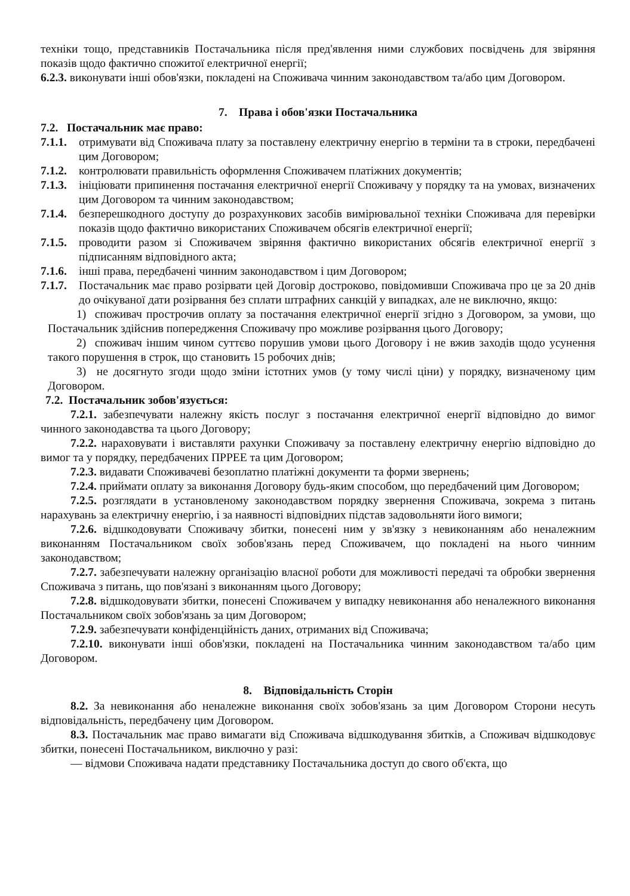техніки тощо, представників Постачальника після пред'явлення ними службових посвідчень для звіряння показів щодо фактично спожитої електричної енергії;
6.2.3. виконувати інші обов'язки, покладені на Споживача чинним законодавством та/або цим Договором.
7. Права і обов'язки Постачальника
7.2. Постачальник має право:
7.1.1. отримувати від Споживача плату за поставлену електричну енергію в терміни та в строки, передбачені цим Договором;
7.1.2. контролювати правильність оформлення Споживачем платіжних документів;
7.1.3. ініціювати припинення постачання електричної енергії Споживачу у порядку та на умовах, визначених цим Договором та чинним законодавством;
7.1.4. безперешкодного доступу до розрахункових засобів вимірювальної техніки Споживача для перевірки показів щодо фактично використаних Споживачем обсягів електричної енергії;
7.1.5. проводити разом зі Споживачем звіряння фактично використаних обсягів електричної енергії з підписанням відповідного акта;
7.1.6. інші права, передбачені чинним законодавством і цим Договором;
7.1.7. Постачальник має право розірвати цей Договір достроково, повідомивши Споживача про це за 20 днів до очікуваної дати розірвання без сплати штрафних санкцій у випадках, але не виключно, якщо:
1) споживач прострочив оплату за постачання електричної енергії згідно з Договором, за умови, що Постачальник здійснив попередження Споживачу про можливе розірвання цього Договору;
2) споживач іншим чином суттєво порушив умови цього Договору і не вжив заходів щодо усунення такого порушення в строк, що становить 15 робочих днів;
3) не досягнуто згоди щодо зміни істотних умов (у тому числі ціни) у порядку, визначеному цим Договором.
7.2. Постачальник зобов'язується:
7.2.1. забезпечувати належну якість послуг з постачання електричної енергії відповідно до вимог чинного законодавства та цього Договору;
7.2.2. нараховувати і виставляти рахунки Споживачу за поставлену електричну енергію відповідно до вимог та у порядку, передбачених ПРРЕЕ та цим Договором;
7.2.3. видавати Споживачеві безоплатно платіжні документи та форми звернень;
7.2.4. приймати оплату за виконання Договору будь-яким способом, що передбачений цим Договором;
7.2.5. розглядати в установленому законодавством порядку звернення Споживача, зокрема з питань нарахувань за електричну енергію, і за наявності відповідних підстав задовольняти його вимоги;
7.2.6. відшкодовувати Споживачу збитки, понесені ним у зв'язку з невиконанням або неналежним виконанням Постачальником своїх зобов'язань перед Споживачем, що покладені на нього чинним законодавством;
7.2.7. забезпечувати належну організацію власної роботи для можливості передачі та обробки звернення Споживача з питань, що пов'язані з виконанням цього Договору;
7.2.8. відшкодовувати збитки, понесені Споживачем у випадку невиконання або неналежного виконання Постачальником своїх зобов'язань за цим Договором;
7.2.9. забезпечувати конфіденційність даних, отриманих від Споживача;
7.2.10. виконувати інші обов'язки, покладені на Постачальника чинним законодавством та/або цим Договором.
8. Відповідальність Сторін
8.2. За невиконання або неналежне виконання своїх зобов'язань за цим Договором Сторони несуть відповідальність, передбачену цим Договором.
8.3. Постачальник має право вимагати від Споживача відшкодування збитків, а Споживач відшкодовує збитки, понесені Постачальником, виключно у разі:
— відмови Споживача надати представнику Постачальника доступ до свого об'єкта, що